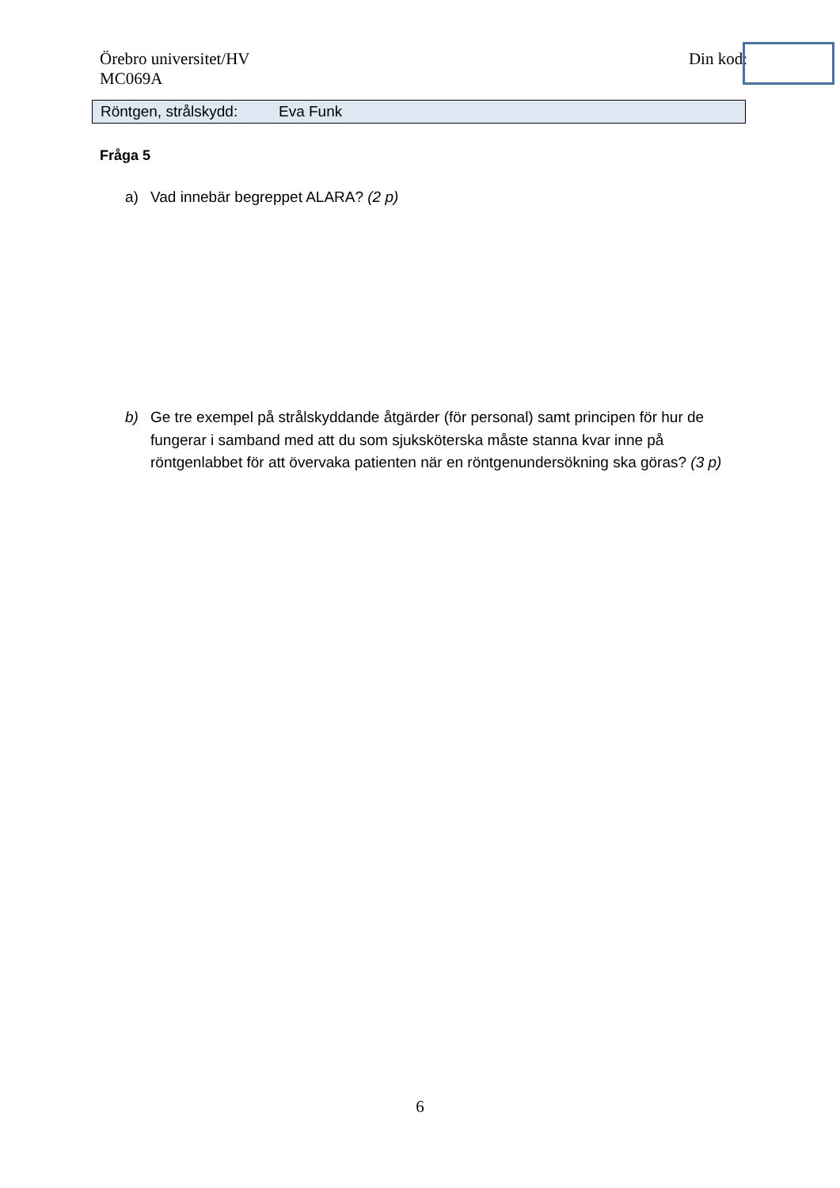Örebro universitet/HV
MC069A
Din kod:
Röntgen, strålskydd: Eva Funk
Fråga 5
a) Vad innebär begreppet ALARA? (2 p)
b) Ge tre exempel på strålskyddande åtgärder (för personal) samt principen för hur de fungerar i samband med att du som sjuksköterska måste stanna kvar inne på röntgenlabbet för att övervaka patienten när en röntgenundersökning ska göras? (3 p)
6